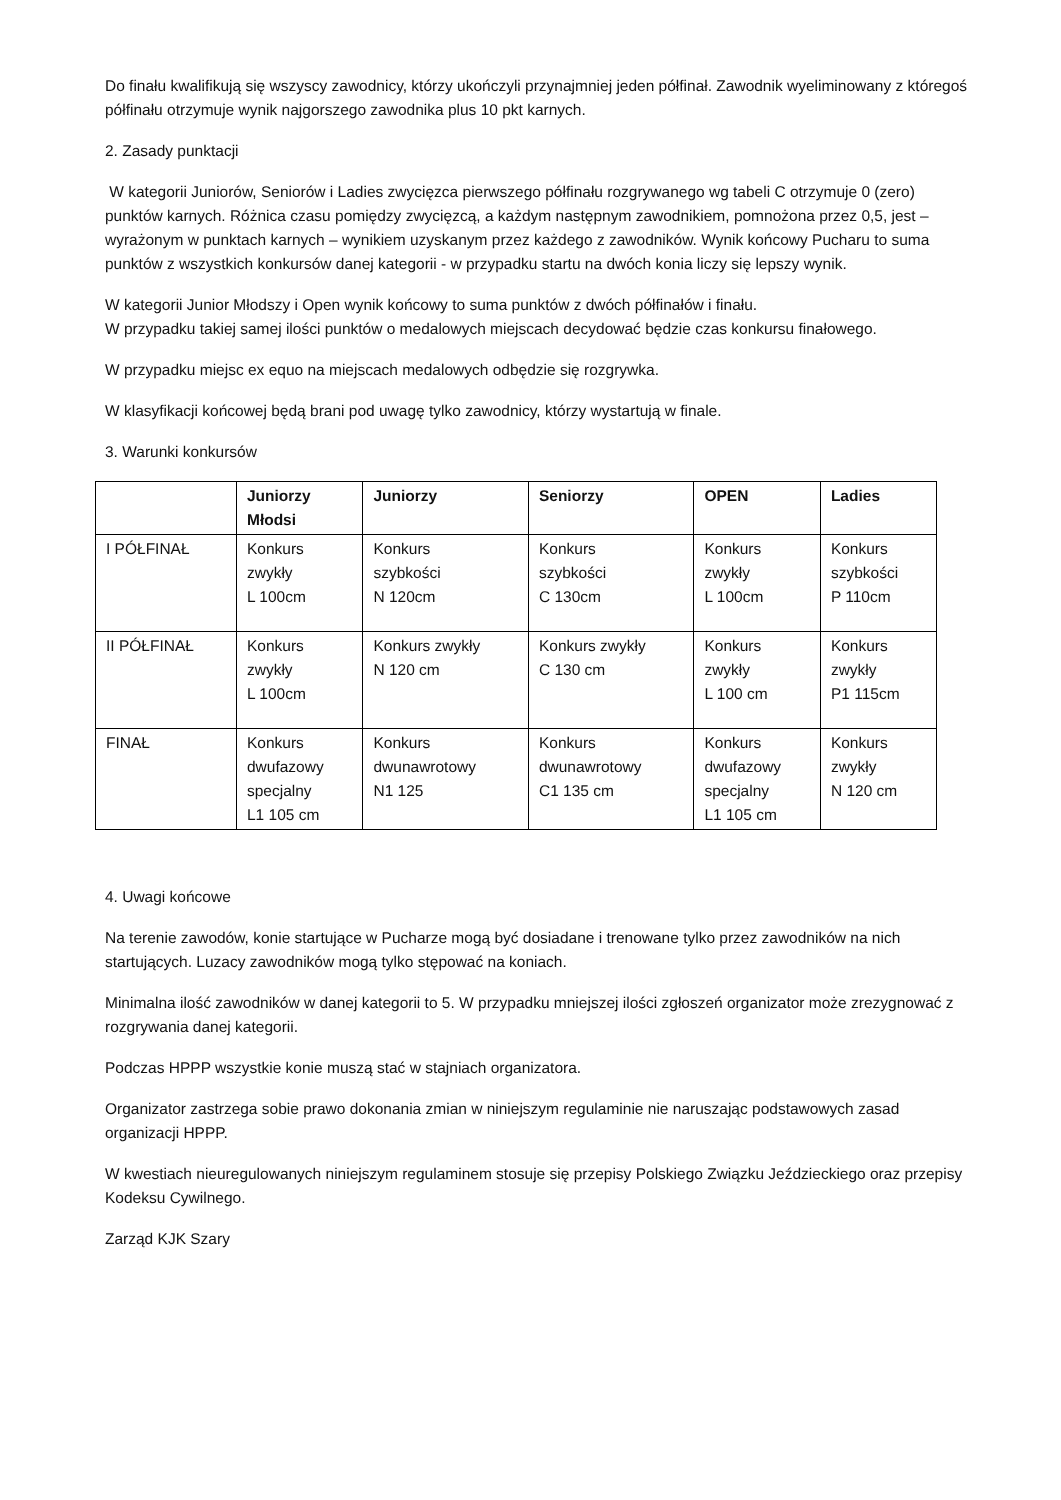Do finału kwalifikują się wszyscy zawodnicy, którzy ukończyli przynajmniej jeden półfinał. Zawodnik wyeliminowany z któregoś półfinału otrzymuje wynik najgorszego zawodnika plus 10 pkt karnych.
2. Zasady punktacji
W kategorii Juniorów, Seniorów i Ladies zwycięzca pierwszego półfinału rozgrywanego wg tabeli C otrzymuje 0 (zero) punktów karnych. Różnica czasu pomiędzy zwycięzcą, a każdym następnym zawodnikiem, pomnożona przez 0,5, jest – wyrażonym w punktach karnych – wynikiem uzyskanym przez każdego z zawodników. Wynik końcowy Pucharu to suma punktów z wszystkich konkursów danej kategorii - w przypadku startu na dwóch konia liczy się lepszy wynik.
W kategorii Junior Młodszy i Open wynik końcowy to suma punktów z dwóch półfinałów i finału.
W przypadku takiej samej ilości punktów o medalowych miejscach decydować będzie czas konkursu finałowego.
W przypadku miejsc ex equo na miejscach medalowych odbędzie się rozgrywka.
W klasyfikacji końcowej będą brani pod uwagę tylko zawodnicy, którzy wystartują w finale.
3. Warunki konkursów
| | Juniorzy Młodsi | Juniorzy | Seniorzy | OPEN | Ladies |
| --- | --- | --- | --- | --- | --- |
| I PÓŁFINAŁ | Konkurs zwykły L 100cm | Konkurs szybkości N 120cm | Konkurs szybkości C 130cm | Konkurs zwykły L 100cm | Konkurs szybkości P 110cm |
| II PÓŁFINAŁ | Konkurs zwykły L 100cm | Konkurs zwykły N 120 cm | Konkurs zwykły C 130 cm | Konkurs zwykły L 100 cm | Konkurs zwykły P1 115cm |
| FINAŁ | Konkurs dwufazowy specjalny L1 105 cm | Konkurs dwunawrotowy N1 125 | Konkurs dwunawrotowy C1 135 cm | Konkurs dwufazowy specjalny L1 105 cm | Konkurs zwykły N 120 cm |
4. Uwagi końcowe
Na terenie zawodów, konie startujące w Pucharze mogą być dosiadane i trenowane tylko przez zawodników na nich startujących. Luzacy zawodników mogą tylko stępować na koniach.
Minimalna ilość zawodników w danej kategorii to 5. W przypadku mniejszej ilości zgłoszeń organizator może zrezygnować z rozgrywania danej kategorii.
Podczas HPPP wszystkie konie muszą stać w stajniach organizatora.
Organizator zastrzega sobie prawo dokonania zmian w niniejszym regulaminie nie naruszając podstawowych zasad organizacji HPPP.
W kwestiach nieuregulowanych niniejszym regulaminem stosuje się przepisy Polskiego Związku Jeździeckiego oraz przepisy Kodeksu Cywilnego.
Zarząd KJK Szary